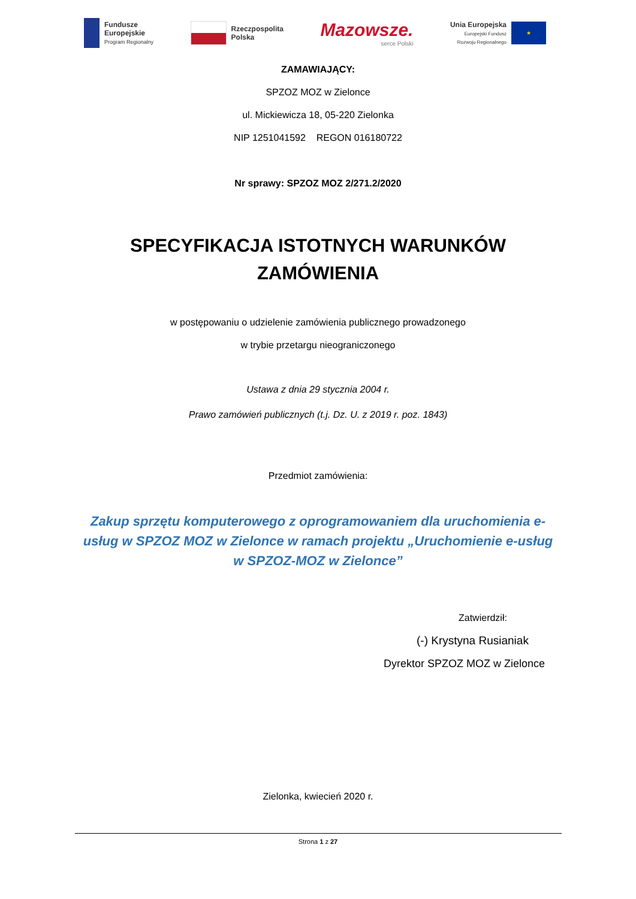Fundusze
Europejskie
Program Regionalny
Rzeczpospolita
Polska
Mazowsze.
serce Polski
Unia Europejska
Europejski Fundusz
Rozwoju Regionalnego
★
ZAMAWIAJĄCY:
SPZOZ MOZ w Zielonce
ul. Mickiewicza 18, 05-220 Zielonka
NIP 1251041592 REGON 016180722
Nr sprawy: SPZOZ MOZ 2/271.2/2020
SPECYFIKACJA ISTOTNYCH WARUNKÓW
ZAMÓWIENIA
w postępowaniu o udzielenie zamówienia publicznego prowadzonego
w trybie przetargu nieograniczonego
Ustawa z dnia 29 stycznia 2004 r.
Prawo zamówień publicznych (t.j. Dz. U. z 2019 r. poz. 1843)
Przedmiot zamówienia:
Zakup sprzętu komputerowego z oprogramowaniem dla uruchomienia e-usług w SPZOZ MOZ w Zielonce w ramach projektu „Uruchomienie e-usług w SPZOZ-MOZ w Zielonce”
Zatwierdził:
(-) Krystyna Rusianiak
Dyrektor SPZOZ MOZ w Zielonce
Zielonka, kwiecień 2020 r.
Strona 1 z 27